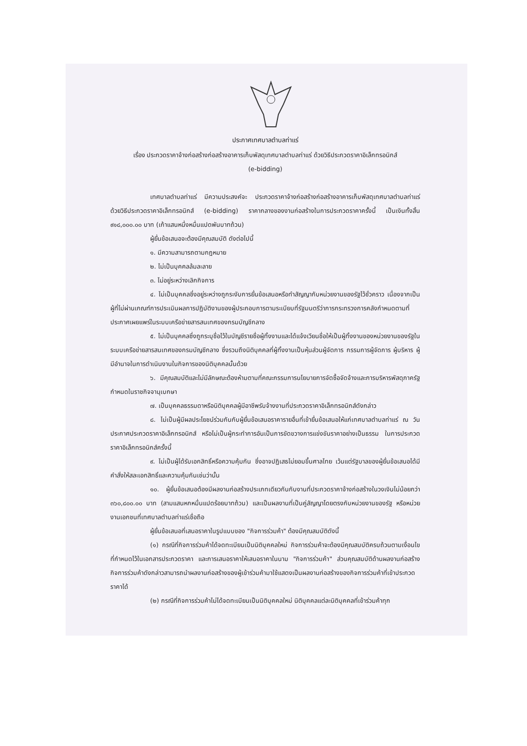ประกาศเทศบาลตำบลท่าแร่
เรื่อง ประกวดราคาจ้างก่อสร้างก่อสร้างอาคารเก็บพัสดุเทศบาลตำบลท่าแร่ ด้วยวิธีประกวดราคาอิเล็กทรอนิกส์
(e-bidding)
เทศบาลตำบลท่าแร่ มีความประสงค์จะ ประกวดราคาจ้างก่อสร้างก่อสร้างอาคารเก็บพัสดุเทศบาลตำบลท่าแร่ ด้วยวิธีประกวดราคาอิเล็กทรอนิกส์ (e-bidding) ราคากลางของงานก่อสร้างในการประกวดราคาครั้งนี้ เป็นเงินทั้งสิ้น ๙๑๘,๐๐๐.๐๐ บาท (เก้าแสนหนึ่งหมื่นแปดพันบาทถ้วน)
ผู้ยื่นข้อเสนอจะต้องมีคุณสมบัติ ดังต่อไปนี้
๑. มีความสามารถตามกฎหมาย
๒. ไม่เป็นบุคคลล้มละลาย
๓. ไม่อยู่ระหว่างเลิกกิจการ
๔. ไม่เป็นบุคคลซึ่งอยู่ระหว่างถูกระงับการยื่นข้อเสนอหรือทำสัญญากับหน่วยงานของรัฐไว้ชั่วคราว เนื่องจากเป็นผู้ที่ไม่ผ่านเกณฑ์การประเมินผลการปฏิบัติงานของผู้ประกอบการตามระเบียบที่รัฐมนตรีว่าการกระทรวงการคลังกำหนดตามที่ประกาศเผยแพร่ในระบบเครือข่ายสารสนเทศของกรมบัญชีกลาง
๕. ไม่เป็นบุคคลซึ่งถูกระบุชื่อไว้ในบัญชีรายชื่อผู้ทิ้งงานและได้แจ้งเวียนชื่อให้เป็นผู้ทิ้งงานของหน่วยงานของรัฐในระบบเครือข่ายสารสนเทศของกรมบัญชีกลาง ซึ่งรวมถึงนิติบุคคลที่ผู้ทิ้งงานเป็นหุ้นส่วนผู้จัดการ กรรมการผู้จัดการ ผู้บริหาร ผู้มีอำนาจในการดำเนินงานในกิจการของนิติบุคคลนั้นด้วย
๖. มีคุณสมบัติและไม่มีลักษณะต้องห้ามตามที่คณะกรรมการนโยบายการจัดซื้อจัดจ้างและการบริหารพัสดุภาครัฐกำหนดในราชกิจจานุเบกษา
๗. เป็นบุคคลธรรมดาหรือนิติบุคคลผู้มีอาชีพรับจ้างงานที่ประกวดราคาอิเล็กทรอนิกส์ดังกล่าว
๘. ไม่เป็นผู้มีผลประโยชน์ร่วมกันกับผู้ยื่นข้อเสนอราคารายอื่นที่เข้ายื่นข้อเสนอให้แก่เทศบาลตำบลท่าแร่ ณ วันประกาศประกวดราคาอิเล็กทรอนิกส์ หรือไม่เป็นผู้กระทำการอันเป็นการขัดขวางการแข่งขันราคาอย่างเป็นธรรม ในการประกวดราคาอิเล็กทรอนิกส์ครั้งนี้
๙. ไม่เป็นผู้ได้รับเอกสิทธิ์หรือความคุ้มกัน ซึ่งอาจปฏิเสธไม่ยอมขึ้นศาลไทย เว้นแต่รัฐบาลของผู้ยื่นข้อเสนอได้มีคำสั่งให้สละเอกสิทธิ์และความคุ้มกันเช่นว่านั้น
๑๐. ผู้ยื่นข้อเสนอต้องมีผลงานก่อสร้างประเภทเดียวกันกับงานที่ประกวดราคาจ้างก่อสร้างในวงเงินไม่น้อยกว่า ๓๖๐,๘๐๐.๐๐ บาท (สามแสนหกหมื่นแปดร้อยบาทถ้วน) และเป็นผลงานที่เป็นคู่สัญญาโดยตรงกับหน่วยงานของรัฐ หรือหน่วยงานเอกชนที่เทศบาลตำบลท่าแร่เชื่อถือ
ผู้ยื่นข้อเสนอที่เสนอราคาในรูปแบบของ "กิจการร่วมค้า" ต้องมีคุณสมบัติดังนี้
(๑) กรณีที่กิจการร่วมค้าได้จดทะเบียนเป็นนิติบุคคลใหม่ กิจการร่วมค้าจะต้องมีคุณสมบัติครบถ้วนตามเงื่อนไขที่กำหนดไว้ในเอกสารประกวดราคา และการเสนอราคาให้เสนอราคาในนาม "กิจการร่วมค้า" ส่วนคุณสมบัติด้านผลงานก่อสร้าง กิจการร่วมค้าดังกล่าวสามารถนำผลงานก่อสร้างของผู้เข้าร่วมค้ามาใช้แสดงเป็นผลงานก่อสร้างของกิจการร่วมค้าที่เข้าประกวดราคาได้
(๒) กรณีที่กิจการร่วมค้าไม่ได้จดทะเบียนเป็นนิติบุคคลใหม่ นิติบุคคลแต่ละนิติบุคคลที่เข้าร่วมค้าทุก